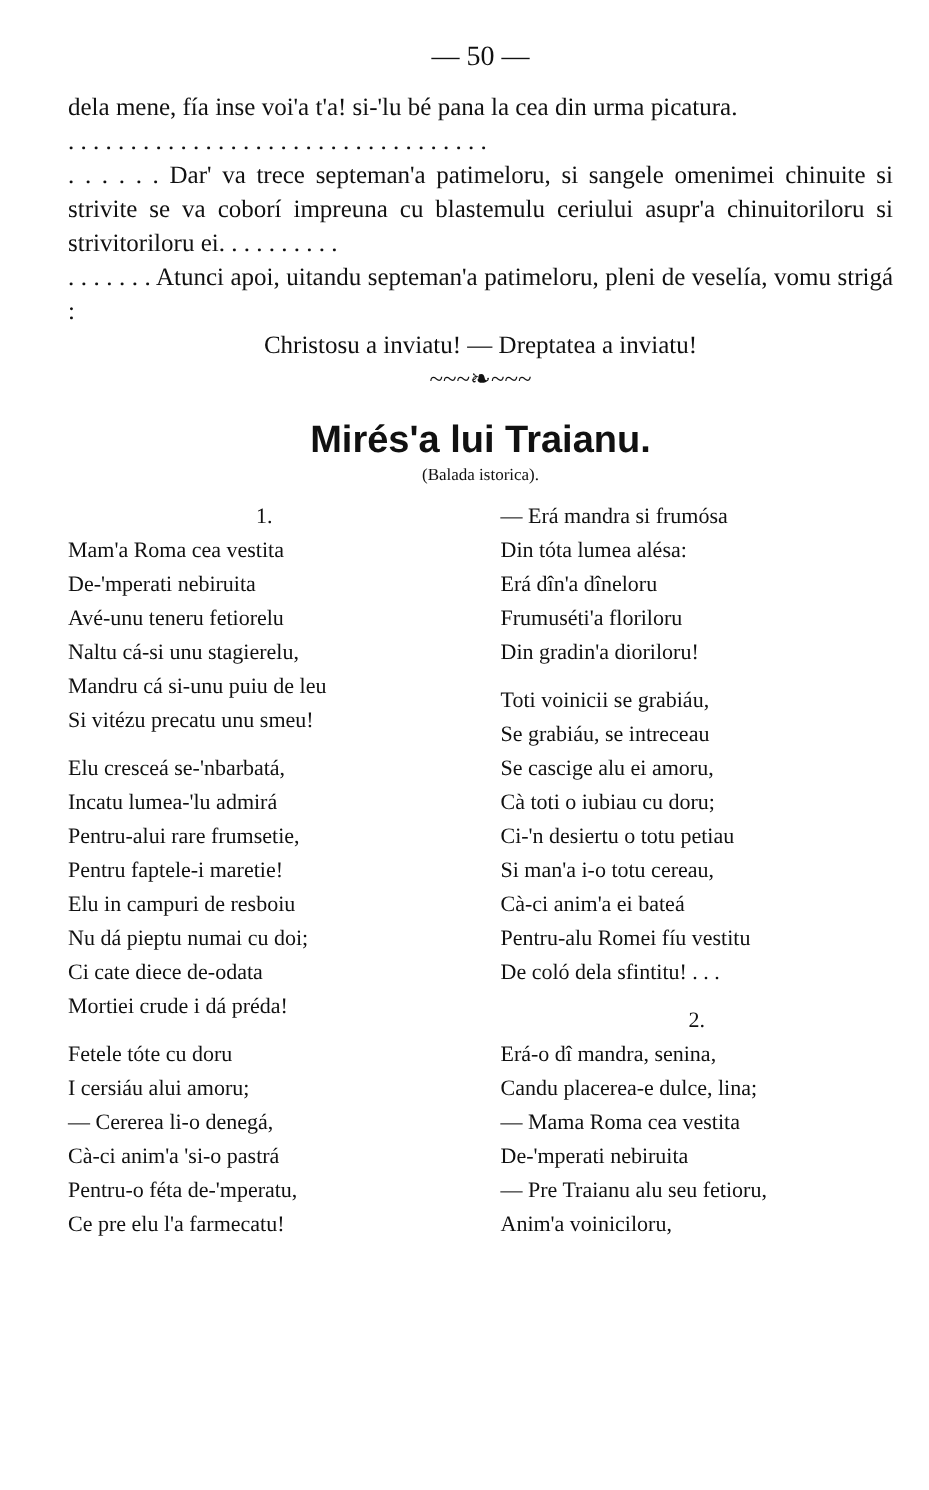— 50 —
dela mene, fía inse voi'a t'a! si-'lu bé pana la cea din urma picatura.
. . . . . . . . . . . . . . . . . . . . . . . . . . . . . . . . . .
. . . . . . Dar' va trece septeman'a patimeloru, si sangele omenimei chinuite si strivite se va coborí impreuna cu blastemulu ceriului asupr'a chinuitoriloru si strivitoriloru ei. . . . . . . . . .
. . . . . . . Atunci apoi, uitandu septeman'a patimeloru, pleni de veselía, vomu strigá :
Christosu a inviatu! — Dreptatea a inviatu!
~~~❧~~~
Mirés'a lui Traianu.
(Balada istorica).
1.
Mam'a Roma cea vestita
De-'mperati nebiruita
Avé-unu teneru fetiorelu
Naltu cá-si unu stagierelu,
Mandru cá si-unu puiu de leu
Si vitézu precatu unu smeu!
Elu cresceá se-'nbarbatá,
Incatu lumea-'lu admirá
Pentru-alui rare frumsetie,
Pentru faptele-i maretie!
Elu in campuri de resboiu
Nu dá pieptu numai cu doi;
Ci cate diece de-odata
Mortiei crude i dá préda!
Fetele tóte cu doru
I cersiáu alui amoru;
— Cererea li-o denegá,
Cà-ci anim'a 'si-o pastrá
Pentru-o féta de-'mperatu,
Ce pre elu l'a farmecatu!
— Erá mandra si frumósa
Din tóta lumea alésa:
Erá dîn'a dîneloru
Frumuséti'a floriloru
Din gradin'a dioriloru!
Toti voinicii se grabiáu,
Se grabiáu, se intreceau
Se cascige alu ei amoru,
Cà toti o iubiau cu doru;
Ci-'n desiertu o totu petiau
Si man'a i-o totu cereau,
Cà-ci anim'a ei bateá
Pentru-alu Romei fíu vestitu
De coló dela sfintitu! . . .
2.
Erá-o dî mandra, senina,
Candu placerea-e dulce, lina;
— Mama Roma cea vestita
De-'mperati nebiruita
— Pre Traianu alu seu fetioru,
Anim'a voiniciloru,